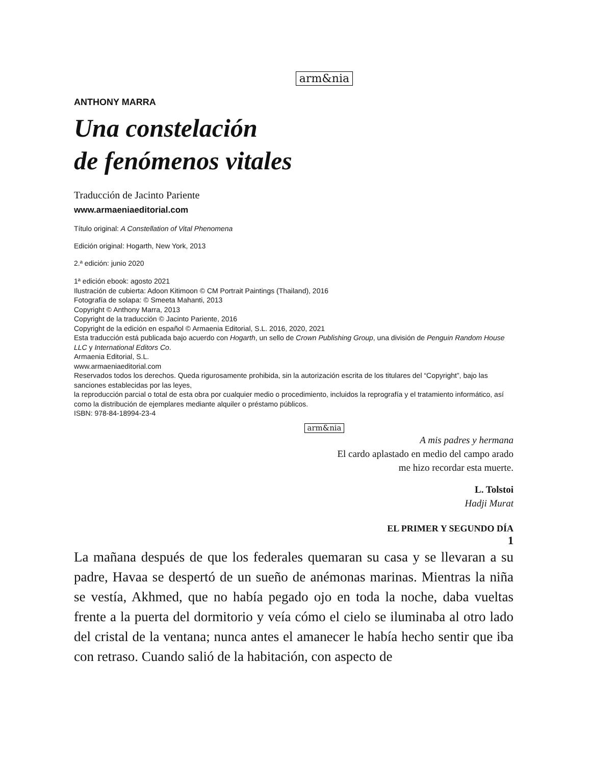arm&nia
ANTHONY MARRA
Una constelación
de fenómenos vitales
Traducción de Jacinto Pariente
www.armaeniaeditorial.com
Título original: A Constellation of Vital Phenomena
Edición original: Hogarth, New York, 2013
2.ª edición: junio 2020
1ª edición ebook: agosto 2021
Ilustración de cubierta: Adoon Kitimoon © CM Portrait Paintings (Thailand), 2016
Fotografía de solapa: © Smeeta Mahanti, 2013
Copyright © Anthony Marra, 2013
Copyright de la traducción © Jacinto Pariente, 2016
Copyright de la edición en español © Armaenia Editorial, S.L. 2016, 2020, 2021
Esta traducción está publicada bajo acuerdo con Hogarth, un sello de Crown Publishing Group, una división de Penguin Random House LLC y International Editors Co.
Armaenia Editorial, S.L.
www.armaeniaeditorial.com
Reservados todos los derechos. Queda rigurosamente prohibida, sin la autorización escrita de los titulares del “Copyright”, bajo las sanciones establecidas por las leyes,
la reproducción parcial o total de esta obra por cualquier medio o procedimiento, incluidos la reprografía y el tratamiento informático, así como la distribución de ejemplares mediante alquiler o préstamo públicos.
ISBN: 978-84-18994-23-4
arm&nia
A mis padres y hermana
El cardo aplastado en medio del campo arado
me hizo recordar esta muerte.
L. Tolstoi
Hadji Murat
EL PRIMER Y SEGUNDO DÍA
1
La mañana después de que los federales quemaran su casa y se llevaran a su padre, Havaa se despertó de un sueño de anémonas marinas. Mientras la niña se vestía, Akhmed, que no había pegado ojo en toda la noche, daba vueltas frente a la puerta del dormitorio y veía cómo el cielo se iluminaba al otro lado del cristal de la ventana; nunca antes el amanecer le había hecho sentir que iba con retraso. Cuando salió de la habitación, con aspecto de